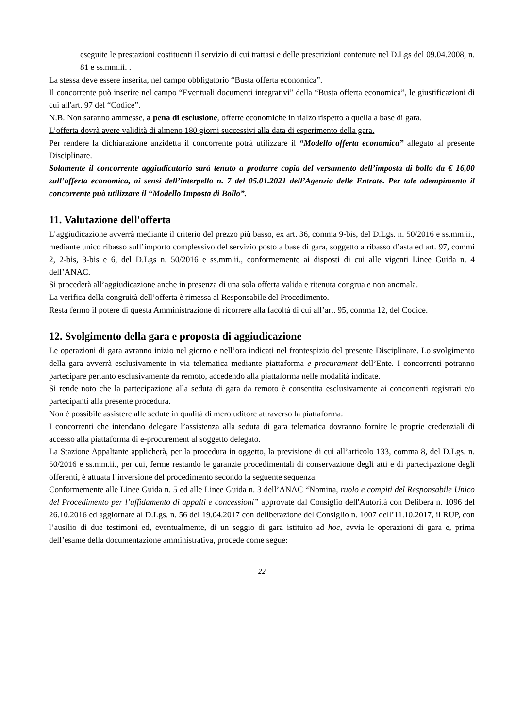eseguite le prestazioni costituenti il servizio di cui trattasi e delle prescrizioni contenute nel D.Lgs del 09.04.2008, n. 81 e ss.mm.ii. .
La stessa deve essere inserita, nel campo obbligatorio “Busta offerta economica”.
Il concorrente può inserire nel campo “Eventuali documenti integrativi” della “Busta offerta economica”, le giustificazioni di cui all'art. 97 del “Codice”.
N.B. Non saranno ammesse, a pena di esclusione, offerte economiche in rialzo rispetto a quella a base di gara.
L’offerta dovrà avere validità di almeno 180 giorni successivi alla data di esperimento della gara.
Per rendere la dichiarazione anzidetta il concorrente potrà utilizzare il “Modello offerta economica” allegato al presente Disciplinare.
Solamente il concorrente aggiudicatario sarà tenuto a produrre copia del versamento dell’imposta di bollo da € 16,00 sull’offerta economica, ai sensi dell’interpello n. 7 del 05.01.2021 dell’Agenzia delle Entrate. Per tale adempimento il concorrente può utilizzare il “Modello Imposta di Bollo”.
11. Valutazione dell'offerta
L’aggiudicazione avverrà mediante il criterio del prezzo più basso, ex art. 36, comma 9-bis, del D.Lgs. n. 50/2016 e ss.mm.ii., mediante unico ribasso sull’importo complessivo del servizio posto a base di gara, soggetto a ribasso d’asta ed art. 97, commi 2, 2-bis, 3-bis e 6, del D.Lgs n. 50/2016 e ss.mm.ii., conformemente ai disposti di cui alle vigenti Linee Guida n. 4 dell’ANAC.
Si procederà all’aggiudicazione anche in presenza di una sola offerta valida e ritenuta congrua e non anomala.
La verifica della congruità dell’offerta è rimessa al Responsabile del Procedimento.
Resta fermo il potere di questa Amministrazione di ricorrere alla facoltà di cui all’art. 95, comma 12, del Codice.
12. Svolgimento della gara e proposta di aggiudicazione
Le operazioni di gara avranno inizio nel giorno e nell’ora indicati nel frontespizio del presente Disciplinare. Lo svolgimento della gara avverrà esclusivamente in via telematica mediante piattaforma e procurament dell’Ente. I concorrenti potranno partecipare pertanto esclusivamente da remoto, accedendo alla piattaforma nelle modalità indicate.
Si rende noto che la partecipazione alla seduta di gara da remoto è consentita esclusivamente ai concorrenti registrati e/o partecipanti alla presente procedura.
Non è possibile assistere alle sedute in qualità di mero uditore attraverso la piattaforma.
I concorrenti che intendano delegare l’assistenza alla seduta di gara telematica dovranno fornire le proprie credenziali di accesso alla piattaforma di e-procurement al soggetto delegato.
La Stazione Appaltante applicherà, per la procedura in oggetto, la previsione di cui all’articolo 133, comma 8, del D.Lgs. n. 50/2016 e ss.mm.ii., per cui, ferme restando le garanzie procedimentali di conservazione degli atti e di partecipazione degli offerenti, è attuata l’inversione del procedimento secondo la seguente sequenza.
Conformemente alle Linee Guida n. 5 ed alle Linee Guida n. 3 dell’ANAC “Nomina, ruolo e compiti del Responsabile Unico del Procedimento per l’affidamento di appalti e concessioni” approvate dal Consiglio dell'Autorità con Delibera n. 1096 del 26.10.2016 ed aggiornate al D.Lgs. n. 56 del 19.04.2017 con deliberazione del Consiglio n. 1007 dell’11.10.2017, il RUP, con l’ausilio di due testimoni ed, eventualmente, di un seggio di gara istituito ad hoc, avvia le operazioni di gara e, prima dell’esame della documentazione amministrativa, procede come segue:
22